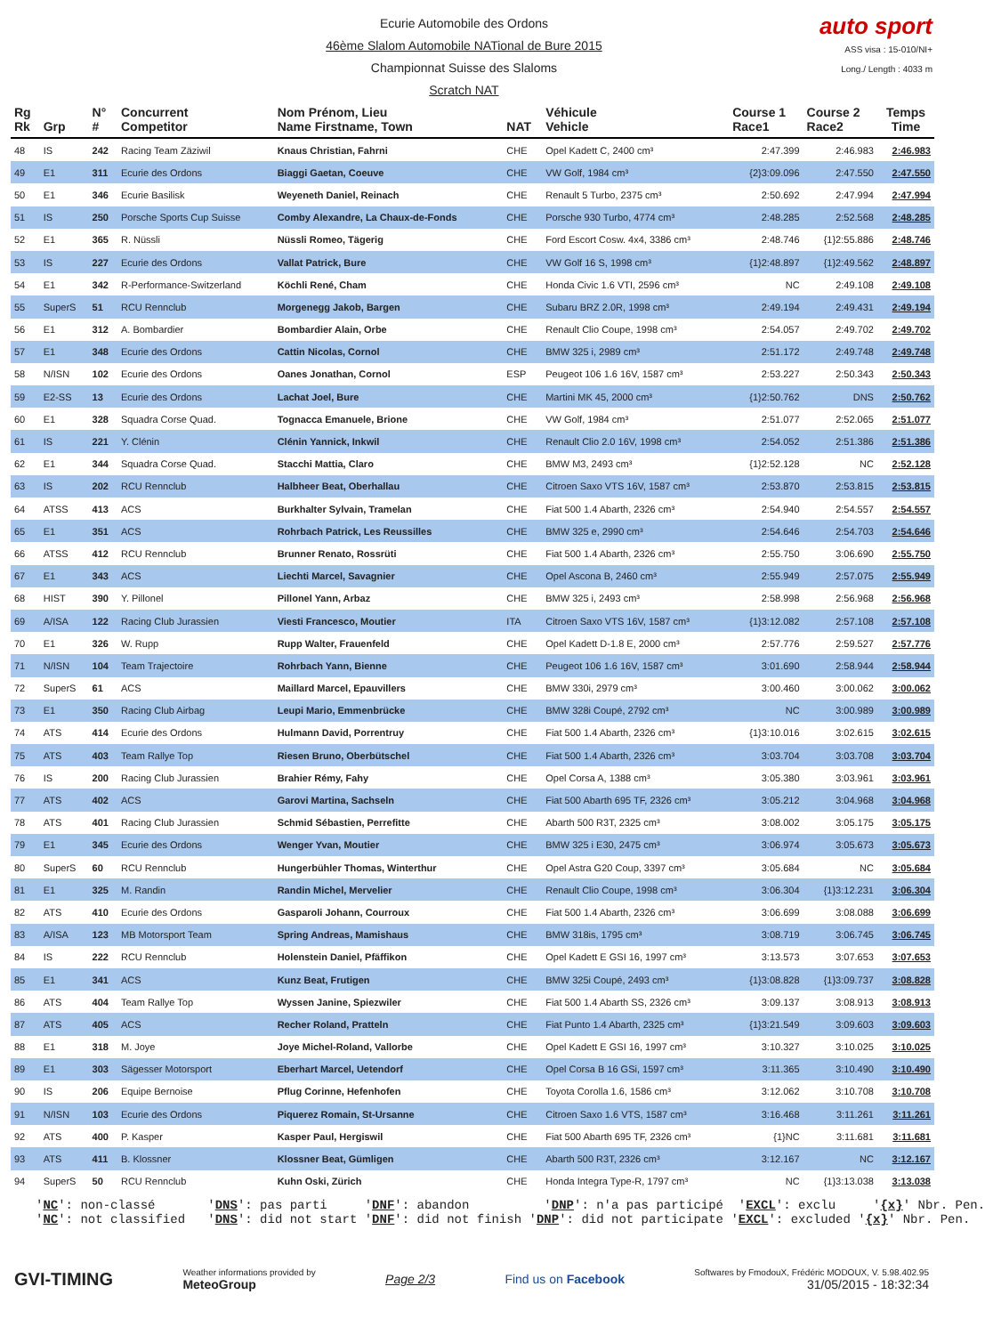Ecurie Automobile des Ordons
46ème Slalom Automobile NATional de Bure 2015
Championnat Suisse des Slaloms
Scratch NAT
auto sport
ASS visa : 15-010/NI+
Long./ Length : 4033 m
| Rg Rk | Grp | N° # | Concurrent Competitor | Nom Prénom, Lieu Name Firstname, Town | NAT | Véhicule Vehicle | Course 1 Race1 | Course 2 Race2 | Temps Time |
| --- | --- | --- | --- | --- | --- | --- | --- | --- | --- |
| 48 | IS | 242 | Racing Team Zäziwil | Knaus Christian, Fahrni | CHE | Opel Kadett C, 2400 cm³ | 2:47.399 | 2:46.983 | 2:46.983 |
| 49 | E1 | 311 | Ecurie des Ordons | Biaggi Gaetan, Coeuve | CHE | VW Golf, 1984 cm³ | {2}3:09.096 | 2:47.550 | 2:47.550 |
| 50 | E1 | 346 | Ecurie Basilisk | Weyeneth Daniel, Reinach | CHE | Renault 5 Turbo, 2375 cm³ | 2:50.692 | 2:47.994 | 2:47.994 |
| 51 | IS | 250 | Porsche Sports Cup Suisse | Comby Alexandre, La Chaux-de-Fonds | CHE | Porsche 930 Turbo, 4774 cm³ | 2:48.285 | 2:52.568 | 2:48.285 |
| 52 | E1 | 365 | R. Nüssli | Nüssli Romeo, Tägerig | CHE | Ford Escort Cosw. 4x4, 3386 cm³ | 2:48.746 | {1}2:55.886 | 2:48.746 |
| 53 | IS | 227 | Ecurie des Ordons | Vallat Patrick, Bure | CHE | VW Golf 16 S, 1998 cm³ | {1}2:48.897 | {1}2:49.562 | 2:48.897 |
| 54 | E1 | 342 | R-Performance-Switzerland | Köchli René, Cham | CHE | Honda Civic 1.6 VTI, 2596 cm³ | NC | 2:49.108 | 2:49.108 |
| 55 | SuperS | 51 | RCU Rennclub | Morgenegg Jakob, Bargen | CHE | Subaru BRZ 2.0R, 1998 cm³ | 2:49.194 | 2:49.431 | 2:49.194 |
| 56 | E1 | 312 | A. Bombardier | Bombardier Alain, Orbe | CHE | Renault Clio Coupe, 1998 cm³ | 2:54.057 | 2:49.702 | 2:49.702 |
| 57 | E1 | 348 | Ecurie des Ordons | Cattin Nicolas, Cornol | CHE | BMW 325 i, 2989 cm³ | 2:51.172 | 2:49.748 | 2:49.748 |
| 58 | N/ISN | 102 | Ecurie des Ordons | Oanes Jonathan, Cornol | ESP | Peugeot 106 1.6 16V, 1587 cm³ | 2:53.227 | 2:50.343 | 2:50.343 |
| 59 | E2-SS | 13 | Ecurie des Ordons | Lachat Joel, Bure | CHE | Martini MK 45, 2000 cm³ | {1}2:50.762 | DNS | 2:50.762 |
| 60 | E1 | 328 | Squadra Corse Quad. | Tognacca Emanuele, Brione | CHE | VW Golf, 1984 cm³ | 2:51.077 | 2:52.065 | 2:51.077 |
| 61 | IS | 221 | Y. Clénin | Clénin Yannick, Inkwil | CHE | Renault Clio 2.0 16V, 1998 cm³ | 2:54.052 | 2:51.386 | 2:51.386 |
| 62 | E1 | 344 | Squadra Corse Quad. | Stacchi Mattia, Claro | CHE | BMW M3, 2493 cm³ | {1}2:52.128 | NC | 2:52.128 |
| 63 | IS | 202 | RCU Rennclub | Halbheer Beat, Oberhallau | CHE | Citroen Saxo VTS 16V, 1587 cm³ | 2:53.870 | 2:53.815 | 2:53.815 |
| 64 | ATSS | 413 | ACS | Burkhalter Sylvain, Tramelan | CHE | Fiat 500 1.4 Abarth, 2326 cm³ | 2:54.940 | 2:54.557 | 2:54.557 |
| 65 | E1 | 351 | ACS | Rohrbach Patrick, Les Reussilles | CHE | BMW 325 e, 2990 cm³ | 2:54.646 | 2:54.703 | 2:54.646 |
| 66 | ATSS | 412 | RCU Rennclub | Brunner Renato, Rossrüti | CHE | Fiat 500 1.4 Abarth, 2326 cm³ | 2:55.750 | 3:06.690 | 2:55.750 |
| 67 | E1 | 343 | ACS | Liechti Marcel, Savagnier | CHE | Opel Ascona B, 2460 cm³ | 2:55.949 | 2:57.075 | 2:55.949 |
| 68 | HIST | 390 | Y. Pillonel | Pillonel Yann, Arbaz | CHE | BMW 325 i, 2493 cm³ | 2:58.998 | 2:56.968 | 2:56.968 |
| 69 | A/ISA | 122 | Racing Club Jurassien | Viesti Francesco, Moutier | ITA | Citroen Saxo VTS 16V, 1587 cm³ | {1}3:12.082 | 2:57.108 | 2:57.108 |
| 70 | E1 | 326 | W. Rupp | Rupp Walter, Frauenfeld | CHE | Opel Kadett D-1.8 E, 2000 cm³ | 2:57.776 | 2:59.527 | 2:57.776 |
| 71 | N/ISN | 104 | Team Trajectoire | Rohrbach Yann, Bienne | CHE | Peugeot 106 1.6 16V, 1587 cm³ | 3:01.690 | 2:58.944 | 2:58.944 |
| 72 | SuperS | 61 | ACS | Maillard Marcel, Epauvillers | CHE | BMW 330i, 2979 cm³ | 3:00.460 | 3:00.062 | 3:00.062 |
| 73 | E1 | 350 | Racing Club Airbag | Leupi Mario, Emmenbrücke | CHE | BMW 328i Coupé, 2792 cm³ | NC | 3:00.989 | 3:00.989 |
| 74 | ATS | 414 | Ecurie des Ordons | Hulmann David, Porrentruy | CHE | Fiat 500 1.4 Abarth, 2326 cm³ | {1}3:10.016 | 3:02.615 | 3:02.615 |
| 75 | ATS | 403 | Team Rallye Top | Riesen Bruno, Oberbütschel | CHE | Fiat 500 1.4 Abarth, 2326 cm³ | 3:03.704 | 3:03.708 | 3:03.704 |
| 76 | IS | 200 | Racing Club Jurassien | Brahier Rémy, Fahy | CHE | Opel Corsa A, 1388 cm³ | 3:05.380 | 3:03.961 | 3:03.961 |
| 77 | ATS | 402 | ACS | Garovi Martina, Sachseln | CHE | Fiat 500 Abarth 695 TF, 2326 cm³ | 3:05.212 | 3:04.968 | 3:04.968 |
| 78 | ATS | 401 | Racing Club Jurassien | Schmid Sébastien, Perrefitte | CHE | Abarth 500 R3T, 2325 cm³ | 3:08.002 | 3:05.175 | 3:05.175 |
| 79 | E1 | 345 | Ecurie des Ordons | Wenger Yvan, Moutier | CHE | BMW 325 i E30, 2475 cm³ | 3:06.974 | 3:05.673 | 3:05.673 |
| 80 | SuperS | 60 | RCU Rennclub | Hungerbühler Thomas, Winterthur | CHE | Opel Astra G20 Coup, 3397 cm³ | 3:05.684 | NC | 3:05.684 |
| 81 | E1 | 325 | M. Randin | Randin Michel, Mervelier | CHE | Renault Clio Coupe, 1998 cm³ | 3:06.304 | {1}3:12.231 | 3:06.304 |
| 82 | ATS | 410 | Ecurie des Ordons | Gasparoli Johann, Courroux | CHE | Fiat 500 1.4 Abarth, 2326 cm³ | 3:06.699 | 3:08.088 | 3:06.699 |
| 83 | A/ISA | 123 | MB Motorsport Team | Spring Andreas, Mamishaus | CHE | BMW 318is, 1795 cm³ | 3:08.719 | 3:06.745 | 3:06.745 |
| 84 | IS | 222 | RCU Rennclub | Holenstein Daniel, Pfäffikon | CHE | Opel Kadett E GSI 16, 1997 cm³ | 3:13.573 | 3:07.653 | 3:07.653 |
| 85 | E1 | 341 | ACS | Kunz Beat, Frutigen | CHE | BMW 325i Coupé, 2493 cm³ | {1}3:08.828 | {1}3:09.737 | 3:08.828 |
| 86 | ATS | 404 | Team Rallye Top | Wyssen Janine, Spiezwiler | CHE | Fiat 500 1.4 Abarth SS, 2326 cm³ | 3:09.137 | 3:08.913 | 3:08.913 |
| 87 | ATS | 405 | ACS | Recher Roland, Pratteln | CHE | Fiat Punto 1.4 Abarth, 2325 cm³ | {1}3:21.549 | 3:09.603 | 3:09.603 |
| 88 | E1 | 318 | M. Joye | Joye Michel-Roland, Vallorbe | CHE | Opel Kadett E GSI 16, 1997 cm³ | 3:10.327 | 3:10.025 | 3:10.025 |
| 89 | E1 | 303 | Sägesser Motorsport | Eberhart Marcel, Uetendorf | CHE | Opel Corsa B 16 GSi, 1597 cm³ | 3:11.365 | 3:10.490 | 3:10.490 |
| 90 | IS | 206 | Equipe Bernoise | Pflug Corinne, Hefenhofen | CHE | Toyota Corolla 1.6, 1586 cm³ | 3:12.062 | 3:10.708 | 3:10.708 |
| 91 | N/ISN | 103 | Ecurie des Ordons | Piquerez Romain, St-Ursanne | CHE | Citroen Saxo 1.6 VTS, 1587 cm³ | 3:16.468 | 3:11.261 | 3:11.261 |
| 92 | ATS | 400 | P. Kasper | Kasper Paul, Hergiswil | CHE | Fiat 500 Abarth 695 TF, 2326 cm³ | {1}NC | 3:11.681 | 3:11.681 |
| 93 | ATS | 411 | B. Klossner | Klossner Beat, Gümligen | CHE | Abarth 500 R3T, 2326 cm³ | 3:12.167 | NC | 3:12.167 |
| 94 | SuperS | 50 | RCU Rennclub | Kuhn Oski, Zürich | CHE | Honda Integra Type-R, 1797 cm³ | NC | {1}3:13.038 | 3:13.038 |
'NC': non-classé 'DNS': pas parti 'DNF': abandon 'DNP': n'a pas participé 'EXCL': exclu '{x}' Nbr. Pen. 'NC': not classified 'DNS': did not start 'DNF': did not finish 'DNP': did not participate 'EXCL': excluded '{x}' Nbr. Pen.
GVI-TIMING
Weather informations provided by
MeteoGroup
Page 2/3 Find us on Facebook
Softwares by FmodouX, Frédéric MODOUX, V. 5.98.402.95
31/05/2015 - 18:32:34